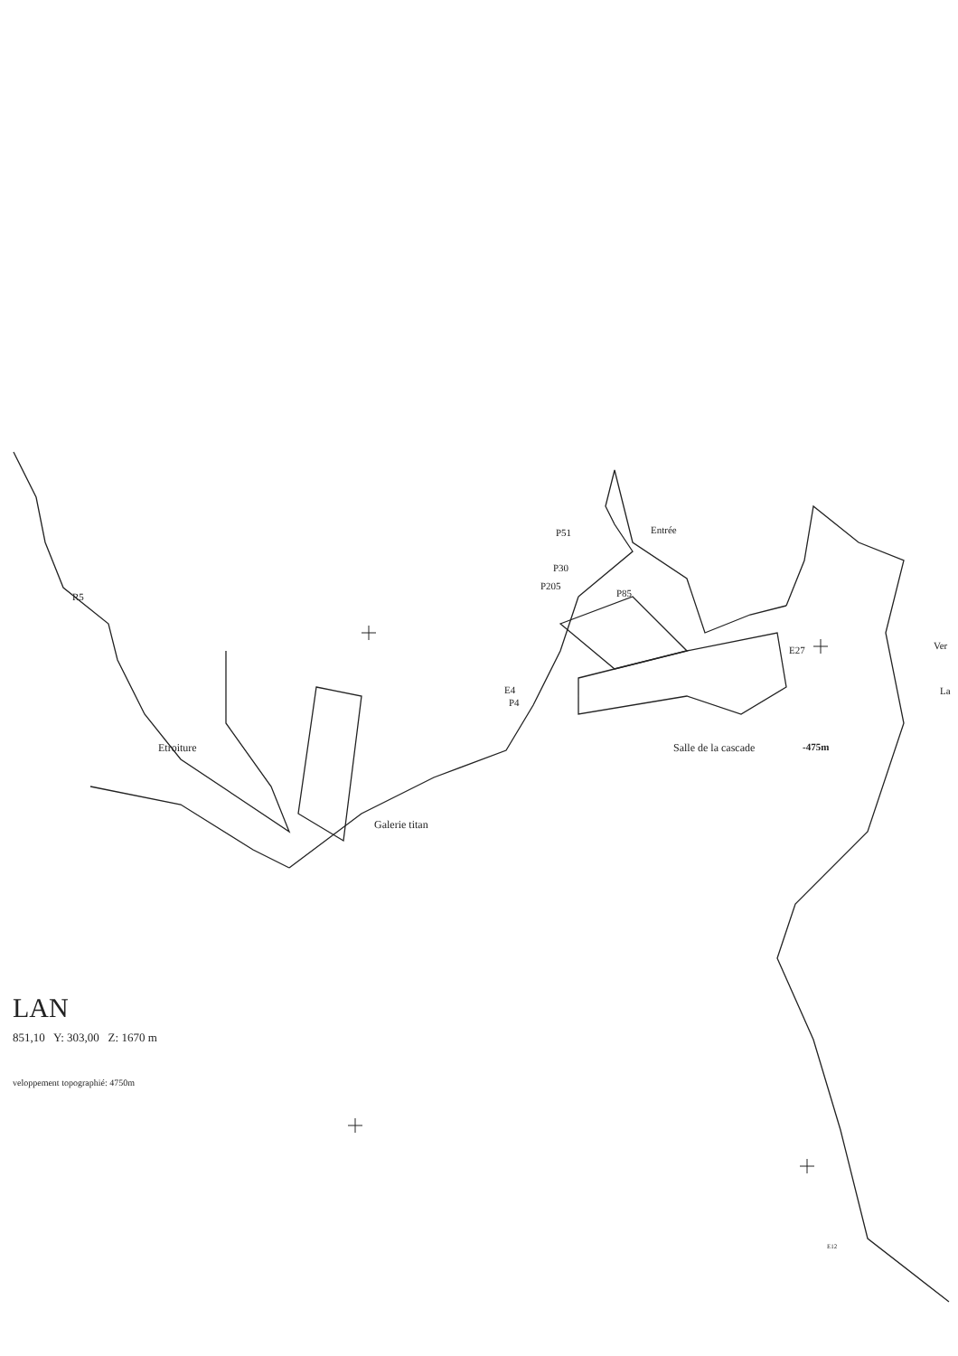Entrée
P51
P30
P205
P85
R5
Ver
La
E27
E4
P4
Etroiture Salle de la cascade -475m
Galerie titan
E12
LAN
851,10 Y: 303,00 Z: 1670 m
veloppement topographié: 4750m